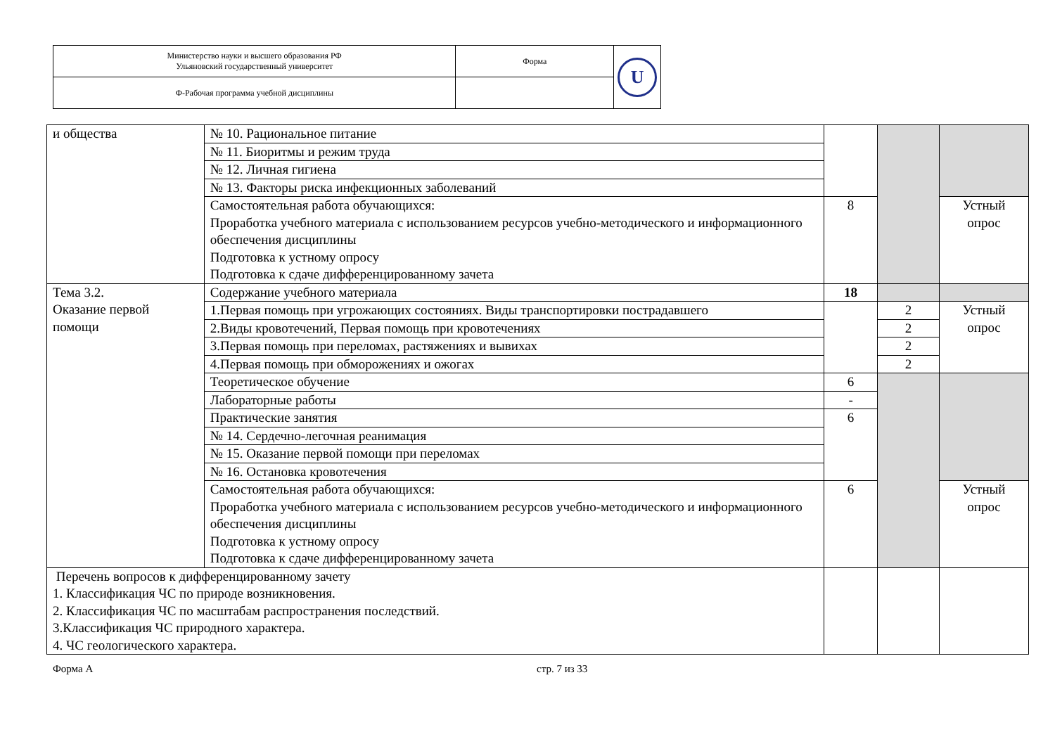| Министерство науки и высшего образования РФ Ульяновский государственный университет | Форма | U |
| Ф-Рабочая программа учебной дисциплины | | |
| и общества | № 10. Рациональное питание | | | |
| | № 11. Биоритмы и режим труда | | | |
| | № 12. Личная гигиена | | | |
| | № 13. Факторы риска инфекционных заболеваний | | | |
| | Самостоятельная работа обучающихся: Проработка учебного материала с использованием ресурсов учебно-методического и информационного обеспечения дисциплины Подготовка к устному опросу Подготовка к сдаче дифференцированному зачета | 8 | | Устный опрос |
| Тема 3.2. Оказание первой помощи | Содержание учебного материала | 18 | | |
| | 1.Первая помощь при угрожающих состояниях. Виды транспортировки пострадавшего | | 2 | Устный опрос |
| | 2.Виды кровотечений, Первая помощь при кровотечениях | | 2 | |
| | 3.Первая помощь при переломах, растяжениях и вывихах | | 2 | |
| | 4.Первая помощь при обморожениях и ожогах | | 2 | |
| | Теоретическое обучение | 6 | | |
| | Лабораторные работы | - | | |
| | Практические занятия | 6 | | |
| | № 14. Сердечно-легочная реанимация | | | |
| | № 15. Оказание первой помощи при переломах | | | |
| | № 16. Остановка кровотечения | | | |
| | Самостоятельная работа обучающихся: Проработка учебного материала с использованием ресурсов учебно-методического и информационного обеспечения дисциплины Подготовка к устному опросу Подготовка к сдаче дифференцированному зачета | 6 | | Устный опрос |
| Перечень вопросов к дифференцированному зачету 1. Классификация ЧС по природе возникновения. 2. Классификация ЧС по масштабам распространения последствий. 3.Классификация ЧС природного характера. 4. ЧС геологического характера. | | | | |
Форма А стр. 7 из 33